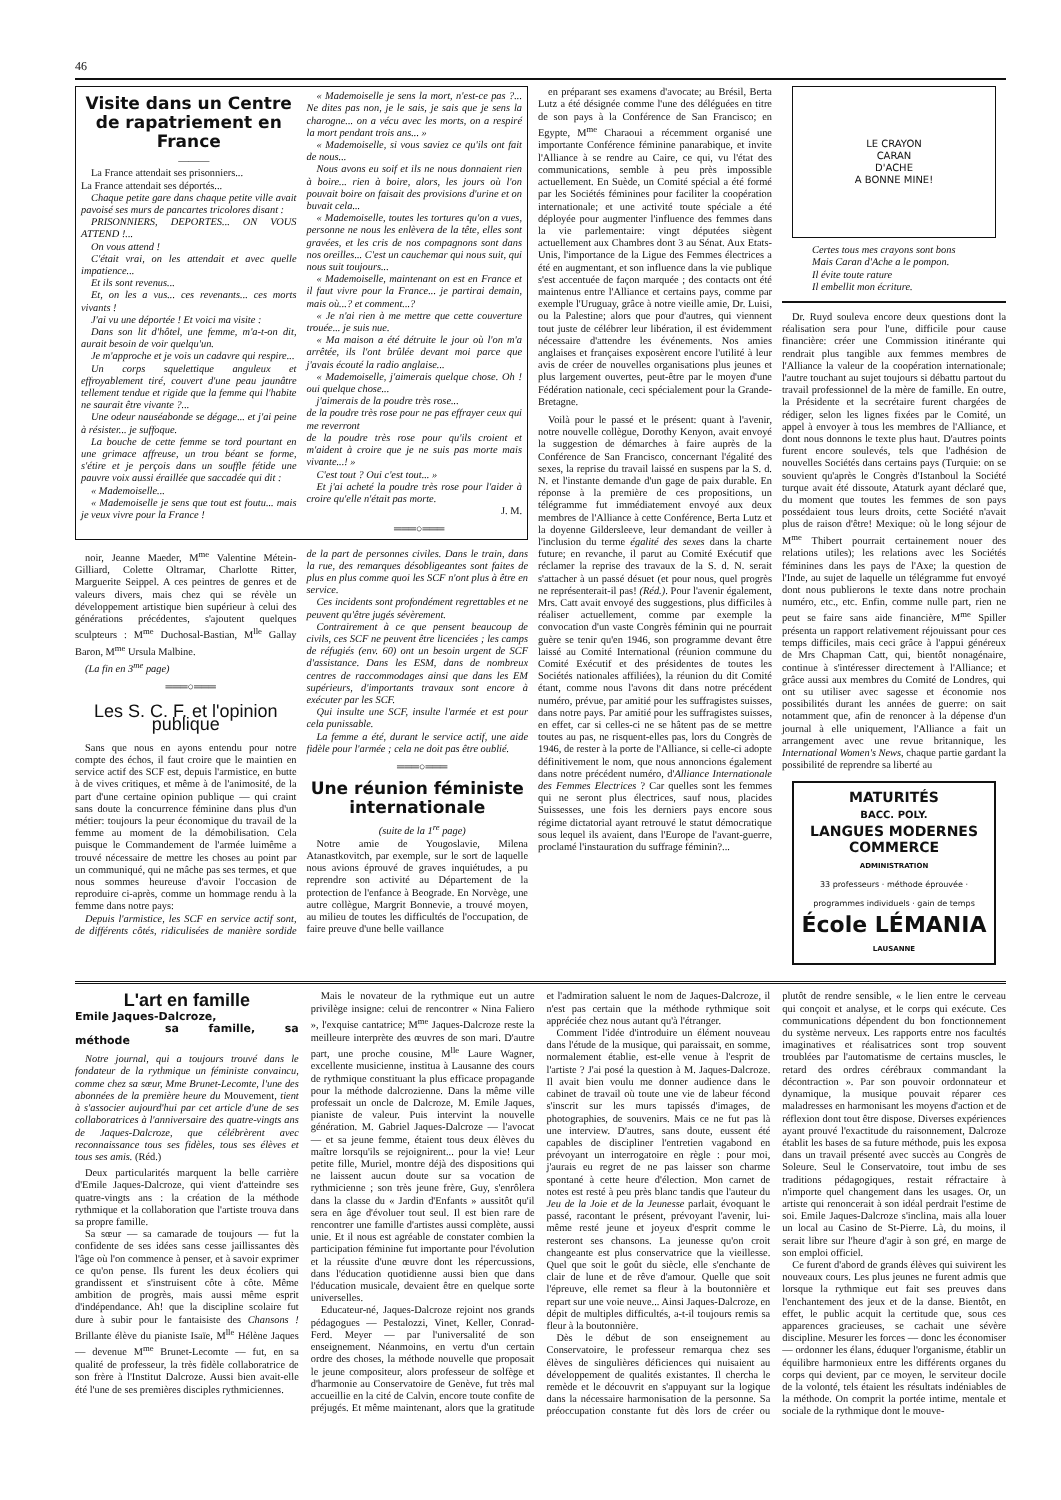46
Visite dans un Centre de rapatriement en France
———
La France attendait ses prisonniers...
La France attendait ses déportés...
Chaque petite gare dans chaque petite ville avait pavoisé ses murs de pancartes tricolores disant :
PRISONNIERS, DEPORTES... ON VOUS ATTEND !...
On vous attend !
C'était vrai, on les attendait et avec quelle impatience...
Et ils sont revenus...
Et, on les a vus... ces revenants... ces morts vivants !
J'ai vu une déportée ! Et voici ma visite :
Dans son lit d'hôtel, une femme, m'a-t-on dit, aurait besoin de voir quelqu'un.
Je m'approche et je vois un cadavre qui respire...
Un corps squelettique anguleux et effroyablement tiré, couvert d'une peau jaunâtre tellement tendue et rigide que la femme qui l'habite ne saurait être vivante ?...
Une odeur nauséabonde se dégage... et j'ai peine à résister... je suffoque.
La bouche de cette femme se tord pourtant en une grimace affreuse, un trou béant se forme, s'étire et je perçois dans un souffle fétide une pauvre voix aussi éraillée que saccadée qui dit :
« Mademoiselle...
« Mademoiselle je sens que tout est foutu... mais je veux vivre pour la France !
« Mademoiselle je sens la mort, n'est-ce pas ?... Ne dites pas non, je le sais, je sais que je sens la charogne... on a vécu avec les morts, on a respiré la mort pendant trois ans... »
« Mademoiselle, si vous saviez ce qu'ils ont fait de nous...
Nous avons eu soif et ils ne nous donnaient rien à boire... rien à boire, alors, les jours où l'on pouvait boire on faisait des provisions d'urine et on buvait cela...
« Mademoiselle, toutes les tortures qu'on a vues, personne ne nous les enlèvera de la tête, elles sont gravées, et les cris de nos compagnons sont dans nos oreilles... C'est un cauchemar qui nous suit, qui nous suit toujours...
« Mademoiselle, maintenant on est en France et il faut vivre pour la France... je partirai demain, mais où...? et comment...?
« Je n'ai rien à me mettre que cette couverture trouée... je suis nue.
« Ma maison a été détruite le jour où l'on m'a arrêtée, ils l'ont brûlée devant moi parce que j'avais écouté la radio anglaise...
« Mademoiselle, j'aimerais quelque chose. Oh ! oui quelque chose...
j'aimerais de la poudre très rose...
de la poudre très rose pour ne pas effrayer ceux qui me reverront
de la poudre très rose pour qu'ils croient et m'aident à croire que je ne suis pas morte mais vivante...! »
C'est tout ? Oui c'est tout... »
Et j'ai acheté la poudre très rose pour l'aider à croire qu'elle n'était pas morte.
J. M.
═══○═══
noir, Jeanne Maeder, M<sup>me</sup> Valentine Métein-Gilliard, Colette Oltramar, Charlotte Ritter, Marguerite Seippel. A ces peintres de genres et de valeurs divers, mais chez qui se révèle un développement artistique bien supérieur à celui des générations précédentes, s'ajoutent quelques sculpteurs : M<sup>me</sup> Duchosal-Bastian, M<sup>lle</sup> Gallay Baron, M<sup>me</sup> Ursula Malbine.
(La fin en 3<sup>me</sup> page)
═══○═══
Les S. C. F. et l'opinion publique
Sans que nous en ayons entendu pour notre compte des échos, il faut croire que le maintien en service actif des SCF est, depuis l'armistice, en butte à de vives critiques, et même à de l'animosité, de la part d'une certaine opinion publique — qui craint sans doute la concurrence féminine dans plus d'un métier: toujours la peur économique du travail de la femme au moment de la démobilisation. Cela puisque le Commandement de l'armée luimême a trouvé nécessaire de mettre les choses au point par un communiqué, qui ne mâche pas ses termes, et que nous sommes heureuse d'avoir l'occasion de reproduire ci-après, comme un hommage rendu à la femme dans notre pays:
Depuis l'armistice, les SCF en service actif sont, de différents côtés, ridiculisées de manière sordide de la part de personnes civiles. Dans le train, dans la rue, des remarques désobligeantes sont faites de plus en plus comme quoi les SCF n'ont plus à être en service.
Ces incidents sont profondément regrettables et ne peuvent qu'être jugés sévèrement.
Contrairement à ce que pensent beaucoup de civils, ces SCF ne peuvent être licenciées ; les camps de réfugiés (env. 60) ont un besoin urgent de SCF d'assistance. Dans les ESM, dans de nombreux centres de raccommodages ainsi que dans les EM supérieurs, d'importants travaux sont encore à exécuter par les SCF.
Qui insulte une SCF, insulte l'armée et est pour cela punissable.
La femme a été, durant le service actif, une aide fidèle pour l'armée ; cela ne doit pas être oublié.
═══○═══
Une réunion féministe internationale
(suite de la 1<sup>re</sup> page)
Notre amie de Yougoslavie, Milena Atanastkovitch, par exemple, sur le sort de laquelle nous avions éprouvé de graves inquiétudes, a pu reprendre son activité au Département de la protection de l'enfance à Beograde. En Norvège, une autre collègue, Margrit Bonnevie, a trouvé moyen, au milieu de toutes les difficultés de l'occupation, de faire preuve d'une belle vaillance
en préparant ses examens d'avocate; au Brésil, Berta Lutz a été désignée comme l'une des déléguées en titre de son pays à la Conférence de San Francisco; en Egypte, M<sup>me</sup> Charaoui a récemment organisé une importante Conférence féminine panarabique, et invite l'Alliance à se rendre au Caire, ce qui, vu l'état des communications, semble à peu près impossible actuellement. En Suède, un Comité spécial a été formé par les Sociétés féminines pour faciliter la coopération internationale; et une activité toute spéciale a été déployée pour augmenter l'influence des femmes dans la vie parlementaire: vingt députées siègent actuellement aux Chambres dont 3 au Sénat. Aux Etats-Unis, l'importance de la Ligue des Femmes électrices a été en augmentant, et son influence dans la vie publique s'est accentuée de façon marquée ; des contacts ont été maintenus entre l'Alliance et certains pays, comme par exemple l'Uruguay, grâce à notre vieille amie, Dr. Luisi, ou la Palestine; alors que pour d'autres, qui viennent tout juste de célébrer leur libération, il est évidemment nécessaire d'attendre les événements. Nos amies anglaises et françaises exposèrent encore l'utilité à leur avis de créer de nouvelles organisations plus jeunes et plus largement ouvertes, peut-être par le moyen d'une Fédération nationale, ceci spécialement pour la Grande-Bretagne.
Voilà pour le passé et le présent: quant à l'avenir, notre nouvelle collègue, Dorothy Kenyon, avait envoyé la suggestion de démarches à faire auprès de la Conférence de San Francisco, concernant l'égalité des sexes, la reprise du travail laissé en suspens par la S. d. N. et l'instante demande d'un gage de paix durable. En réponse à la première de ces propositions, un télégramme fut immédiatement envoyé aux deux membres de l'Alliance à cette Conférence, Berta Lutz et la doyenne Gildersleeve, leur demandant de veiller à l'inclusion du terme égalité des sexes dans la charte future; en revanche, il parut au Comité Exécutif que réclamer la reprise des travaux de la S. d. N. serait s'attacher à un passé désuet (et pour nous, quel progrès ne représenterait-il pas! (Réd.). Pour l'avenir également, Mrs. Catt avait envoyé des suggestions, plus difficiles à réaliser actuellement, comme par exemple la convocation d'un vaste Congrès féminin qui ne pourrait guère se tenir qu'en 1946, son programme devant être laissé au Comité International (réunion commune du Comité Exécutif et des présidentes de toutes les Sociétés nationales affiliées), la réunion du dit Comité étant, comme nous l'avons dit dans notre précédent numéro, prévue, par amitié pour les suffragistes suisses, dans notre pays. Par amitié pour les suffragistes suisses, en effet, car si celles-ci ne se hâtent pas de se mettre toutes au pas, ne risquent-elles pas, lors du Congrès de 1946, de rester à la porte de l'Alliance, si celle-ci adopte définitivement le nom, que nous annoncions également dans notre précédent numéro, d'Alliance Internationale des Femmes Electrices ? Car quelles sont les femmes qui ne seront plus électrices, sauf nous, placides Suissesses, une fois les derniers pays encore sous régime dictatorial ayant retrouvé le statut démocratique sous lequel ils avaient, dans l'Europe de l'avant-guerre, proclamé l'instauration du suffrage féminin?...
LE CRAYON
CARAN
D'ACHE
A BONNE MINE!
Certes tous mes crayons sont bons
Mais Caran d'Ache a le pompon.
Il évite toute rature
Il embellit mon écriture.
Dr. Ruyd souleva encore deux questions dont la réalisation sera pour l'une, difficile pour cause financière: créer une Commission itinérante qui rendrait plus tangible aux femmes membres de l'Alliance la valeur de la coopération internationale; l'autre touchant au sujet toujours si débattu partout du travail professionnel de la mère de famille. En outre, la Présidente et la secrétaire furent chargées de rédiger, selon les lignes fixées par le Comité, un appel à envoyer à tous les membres de l'Alliance, et dont nous donnons le texte plus haut. D'autres points furent encore soulevés, tels que l'adhésion de nouvelles Sociétés dans certains pays (Turquie: on se souvient qu'après le Congrès d'Istanboul la Société turque avait été dissoute, Ataturk ayant déclaré que, du moment que toutes les femmes de son pays possédaient tous leurs droits, cette Société n'avait plus de raison d'être! Mexique: où le long séjour de M<sup>me</sup> Thibert pourrait certainement nouer des relations utiles); les relations avec les Sociétés féminines dans les pays de l'Axe; la question de l'Inde, au sujet de laquelle un télégramme fut envoyé dont nous publierons le texte dans notre prochain numéro, etc., etc. Enfin, comme nulle part, rien ne peut se faire sans aide financière, M<sup>me</sup> Spiller présenta un rapport relativement réjouissant pour ces temps difficiles, mais ceci grâce à l'appui généreux de Mrs Chapman Catt, qui, bientôt nonagénaire, continue à s'intéresser directement à l'Alliance; et grâce aussi aux membres du Comité de Londres, qui ont su utiliser avec sagesse et économie nos possibilités durant les années de guerre: on sait notamment que, afin de renoncer à la dépense d'un journal à elle uniquement, l'Alliance a fait un arrangement avec une revue britannique, les International Women's News, chaque partie gardant la possibilité de reprendre sa liberté au
MATURITÉS
BACC. POLY.
LANGUES MODERNES
COMMERCE
ADMINISTRATION
33 professeurs · méthode éprouvée · programmes individuels · gain de temps
École LÉMANIA
LAUSANNE
L'art en famille
Emile Jaques-Dalcroze,
sa famille, sa méthode
Notre journal, qui a toujours trouvé dans le fondateur de la rythmique un féministe convaincu, comme chez sa sœur, Mme Brunet-Lecomte, l'une des abonnées de la première heure du Mouvement, tient à s'associer aujourd'hui par cet article d'une de ses collaboratrices à l'anniversaire des quatre-vingts ans de Jaques-Dalcroze, que célébrèrent avec reconnaissance tous ses fidèles, tous ses élèves et tous ses amis. (Réd.)
Deux particularités marquent la belle carrière d'Emile Jaques-Dalcroze, qui vient d'atteindre ses quatre-vingts ans : la création de la méthode rythmique et la collaboration que l'artiste trouva dans sa propre famille.
Sa sœur — sa camarade de toujours — fut la confidente de ses idées sans cesse jaillissantes dès l'âge où l'on commence à penser, et à savoir exprimer ce qu'on pense. Ils furent les deux écoliers qui grandissent et s'instruisent côte à côte. Même ambition de progrès, mais aussi même esprit d'indépendance. Ah! que la discipline scolaire fut dure à subir pour le fantaisiste des Chansons ! Brillante élève du pianiste Isaïe, M<sup>lle</sup> Hélène Jaques — devenue M<sup>me</sup> Brunet-Lecomte — fut, en sa qualité de professeur, la très fidèle collaboratrice de son frère à l'Institut Dalcroze. Aussi bien avait-elle été l'une de ses premières disciples rythmiciennes.
Mais le novateur de la rythmique eut un autre privilège insigne: celui de rencontrer « Nina Faliero », l'exquise cantatrice; M<sup>me</sup> Jaques-Dalcroze reste la meilleure interprète des œuvres de son mari. D'autre part, une proche cousine, M<sup>lle</sup> Laure Wagner, excellente musicienne, institua à Lausanne des cours de rythmique constituant la plus efficace propagande pour la méthode dalcrozienne. Dans la même ville professait un oncle de Dalcroze, M. Emile Jaques, pianiste de valeur. Puis intervint la nouvelle génération. M. Gabriel Jaques-Dalcroze — l'avocat — et sa jeune femme, étaient tous deux élèves du maître lorsqu'ils se rejoignirent... pour la vie! Leur petite fille, Muriel, montre déjà des dispositions qui ne laissent aucun doute sur sa vocation de rythmicienne ; son très jeune frère, Guy, s'enrôlera dans la classe du « Jardin d'Enfants » aussitôt qu'il sera en âge d'évoluer tout seul. Il est bien rare de rencontrer une famille d'artistes aussi complète, aussi unie. Et il nous est agréable de constater combien la participation féminine fut importante pour l'évolution et la réussite d'une œuvre dont les répercussions, dans l'éducation quotidienne aussi bien que dans l'éducation musicale, devaient être en quelque sorte universelles.
Educateur-né, Jaques-Dalcroze rejoint nos grands pédagogues — Pestalozzi, Vinet, Keller, Conrad-Ferd. Meyer — par l'universalité de son enseignement. Néanmoins, en vertu d'un certain ordre des choses, la méthode nouvelle que proposait le jeune compositeur, alors professeur de solfège et d'harmonie au Conservatoire de Genève, fut très mal accueillie en la cité de Calvin, encore toute confite de préjugés. Et même maintenant, alors que la gratitude et l'admiration saluent le nom de Jaques-Dalcroze, il n'est pas certain que la méthode rythmique soit appréciée chez nous autant qu'à l'étranger.
Comment l'idée d'introduire un élément nouveau dans l'étude de la musique, qui paraissait, en somme, normalement établie, est-elle venue à l'esprit de l'artiste ? J'ai posé la question à M. Jaques-Dalcroze. Il avait bien voulu me donner audience dans le cabinet de travail où toute une vie de labeur fécond s'inscrit sur les murs tapissés d'images, de photographies, de souvenirs. Mais ce ne fut pas là une interview. D'autres, sans doute, eussent été capables de discipliner l'entretien vagabond en prévoyant un interrogatoire en règle : pour moi, j'aurais eu regret de ne pas laisser son charme spontané à cette heure d'élection. Mon carnet de notes est resté à peu près blanc tandis que l'auteur du Jeu de la Joie et de la Jeunesse parlait, évoquant le passé, racontant le présent, prévoyant l'avenir, lui-même resté jeune et joyeux d'esprit comme le resteront ses chansons. La jeunesse qu'on croit changeante est plus conservatrice que la vieillesse. Quel que soit le goût du siècle, elle s'enchante de clair de lune et de rêve d'amour. Quelle que soit l'épreuve, elle remet sa fleur à la boutonnière et repart sur une voie neuve... Ainsi Jaques-Dalcroze, en dépit de multiples difficultés, a-t-il toujours remis sa fleur à la boutonnière.
Dès le début de son enseignement au Conservatoire, le professeur remarqua chez ses élèves de singulières déficiences qui nuisaient au développement de qualités existantes. Il chercha le remède et le découvrit en s'appuyant sur la logique dans la nécessaire harmonisation de la personne. Sa préoccupation constante fut dès lors de créer ou plutôt de rendre sensible, « le lien entre le cerveau qui conçoit et analyse, et le corps qui exécute. Ces communications dépendent du bon fonctionnement du système nerveux. Les rapports entre nos facultés imaginatives et réalisatrices sont trop souvent troublées par l'automatisme de certains muscles, le retard des ordres cérébraux commandant la décontraction ». Par son pouvoir ordonnateur et dynamique, la musique pouvait réparer ces maladresses en harmonisant les moyens d'action et de réflexion dont tout être dispose. Diverses expériences ayant prouvé l'exactitude du raisonnement, Dalcroze établit les bases de sa future méthode, puis les exposa dans un travail présenté avec succès au Congrès de Soleure. Seul le Conservatoire, tout imbu de ses traditions pédagogiques, restait réfractaire à n'importe quel changement dans les usages. Or, un artiste qui renoncerait à son idéal perdrait l'estime de soi. Emile Jaques-Dalcroze s'inclina, mais alla louer un local au Casino de St-Pierre. Là, du moins, il serait libre sur l'heure d'agir à son gré, en marge de son emploi officiel.
Ce furent d'abord de grands élèves qui suivirent les nouveaux cours. Les plus jeunes ne furent admis que lorsque la rythmique eut fait ses preuves dans l'enchantement des jeux et de la danse. Bientôt, en effet, le public acquit la certitude que, sous ces apparences gracieuses, se cachait une sévère discipline. Mesurer les forces — donc les économiser — ordonner les élans, éduquer l'organisme, établir un équilibre harmonieux entre les différents organes du corps qui devient, par ce moyen, le serviteur docile de la volonté, tels étaient les résultats indéniables de la méthode. On comprit la portée intime, mentale et sociale de la rythmique dont le mouve-